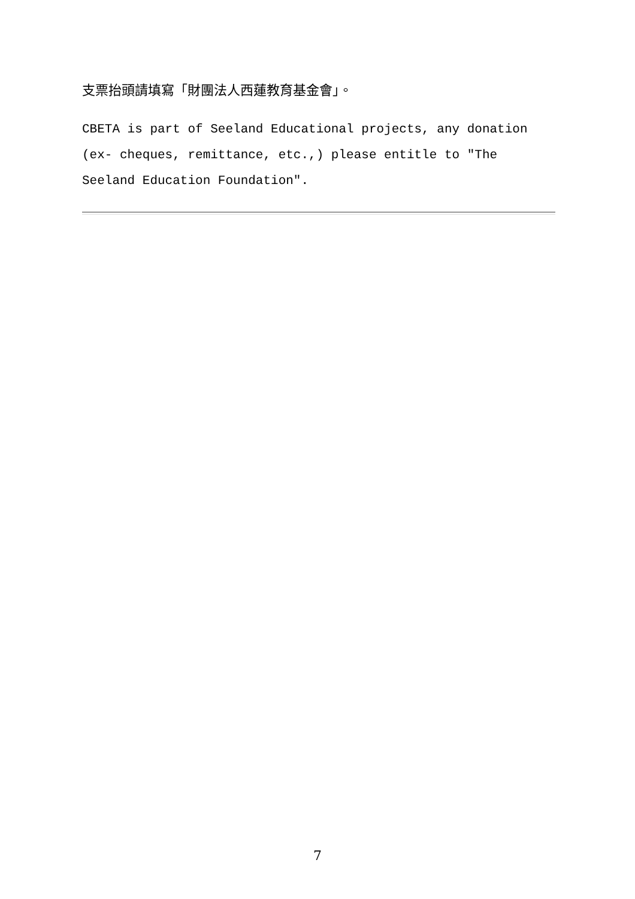支票抬頭請填寫「財團法人西蓮教育基金會」。
CBETA is part of Seeland Educational projects, any donation (ex- cheques, remittance, etc.,) please entitle to "The Seeland Education Foundation".
7